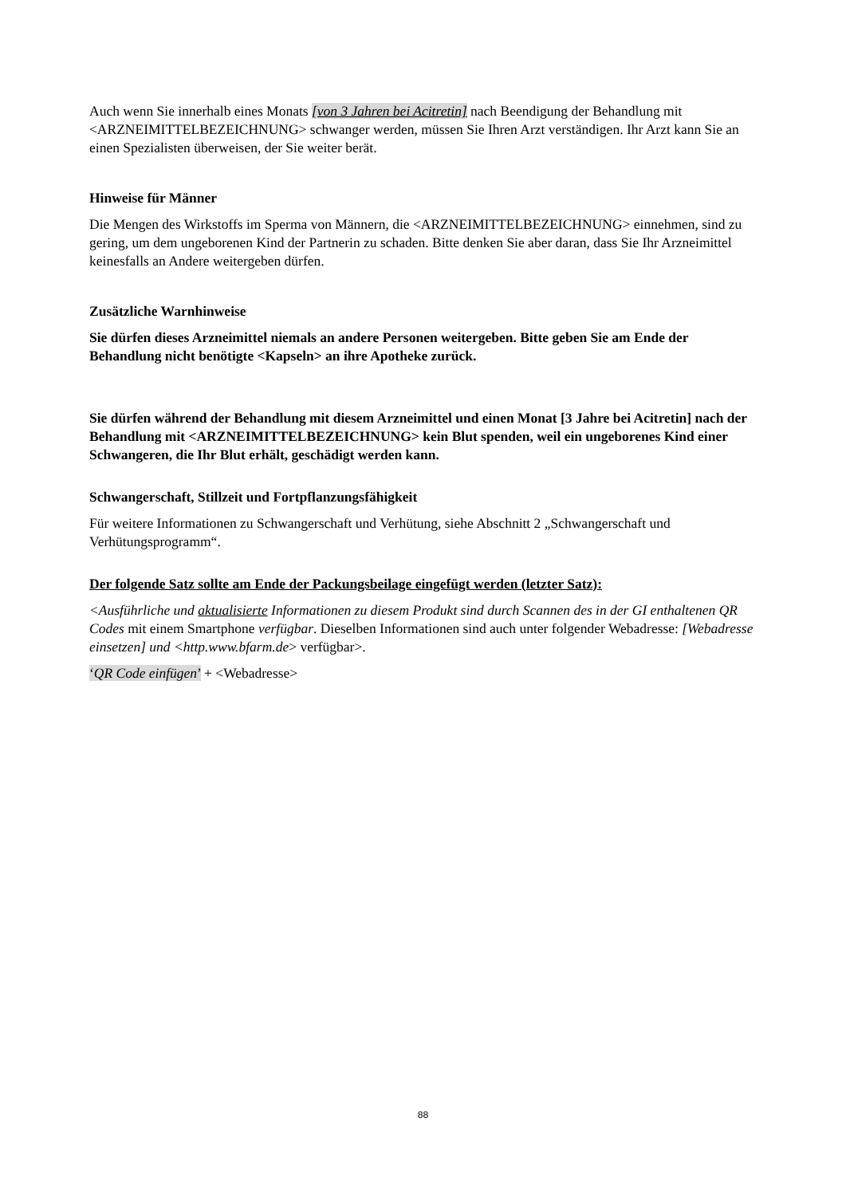Auch wenn Sie innerhalb eines Monats [von 3 Jahren bei Acitretin] nach Beendigung der Behandlung mit <ARZNEIMITTELBEZEICHNUNG> schwanger werden, müssen Sie Ihren Arzt verständigen. Ihr Arzt kann Sie an einen Spezialisten überweisen, der Sie weiter berät.
Hinweise für Männer
Die Mengen des Wirkstoffs im Sperma von Männern, die <ARZNEIMITTELBEZEICHNUNG> einnehmen, sind zu gering, um dem ungeborenen Kind der Partnerin zu schaden. Bitte denken Sie aber daran, dass Sie Ihr Arzneimittel keinesfalls an Andere weitergeben dürfen.
Zusätzliche Warnhinweise
Sie dürfen dieses Arzneimittel niemals an andere Personen weitergeben. Bitte geben Sie am Ende der Behandlung nicht benötigte <Kapseln> an ihre Apotheke zurück.
Sie dürfen während der Behandlung mit diesem Arzneimittel und einen Monat [3 Jahre bei Acitretin] nach der Behandlung mit <ARZNEIMITTELBEZEICHNUNG> kein Blut spenden, weil ein ungeborenes Kind einer Schwangeren, die Ihr Blut erhält, geschädigt werden kann.
Schwangerschaft, Stillzeit und Fortpflanzungsfähigkeit
Für weitere Informationen zu Schwangerschaft und Verhütung, siehe Abschnitt 2 „Schwangerschaft und Verhütungsprogramm“.
Der folgende Satz sollte am Ende der Packungsbeilage eingefügt werden (letzter Satz):
<Ausführliche und aktualisierte Informationen zu diesem Produkt sind durch Scannen des in der GI enthaltenen QR Codes mit einem Smartphone verfügbar. Dieselben Informationen sind auch unter folgender Webadresse: [Webadresse einsetzen] und <http.www.bfarm.de> verfügbar>.
‘QR Code einfügen’ + <Webadresse>
88